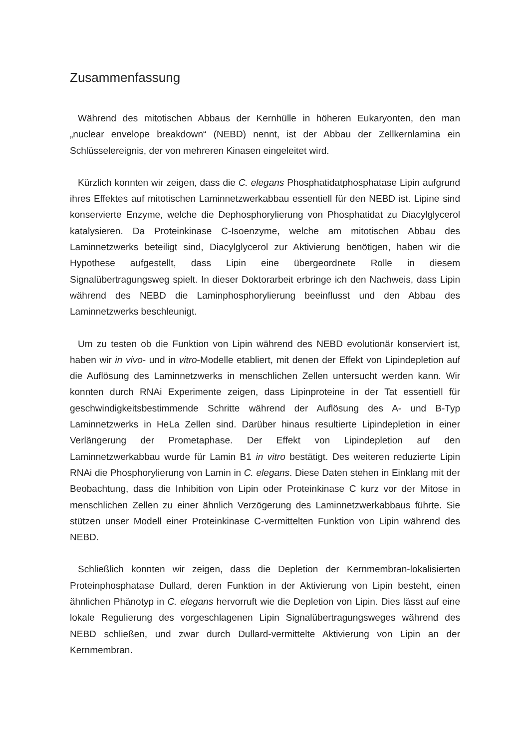Zusammenfassung
Während des mitotischen Abbaus der Kernhülle in höheren Eukaryonten, den man „nuclear envelope breakdown“ (NEBD) nennt, ist der Abbau der Zellkernlamina ein Schlüsselereignis, der von mehreren Kinasen eingeleitet wird.
Kürzlich konnten wir zeigen, dass die C. elegans Phosphatidatphosphatase Lipin aufgrund ihres Effektes auf mitotischen Laminnetzwerkabbau essentiell für den NEBD ist. Lipine sind konservierte Enzyme, welche die Dephosphorylierung von Phosphatidat zu Diacylglycerol katalysieren. Da Proteinkinase C-Isoenzyme, welche am mitotischen Abbau des Laminnetzwerks beteiligt sind, Diacylglycerol zur Aktivierung benötigen, haben wir die Hypothese aufgestellt, dass Lipin eine übergeordnete Rolle in diesem Signalübertragungsweg spielt. In dieser Doktorarbeit erbringe ich den Nachweis, dass Lipin während des NEBD die Laminphosphorylierung beeinflusst und den Abbau des Laminnetzwerks beschleunigt.
Um zu testen ob die Funktion von Lipin während des NEBD evolutionär konserviert ist, haben wir in vivo- und in vitro-Modelle etabliert, mit denen der Effekt von Lipindepletion auf die Auflösung des Laminnetzwerks in menschlichen Zellen untersucht werden kann. Wir konnten durch RNAi Experimente zeigen, dass Lipinproteine in der Tat essentiell für geschwindigkeitsbestimmende Schritte während der Auflösung des A- und B-Typ Laminnetzwerks in HeLa Zellen sind. Darüber hinaus resultierte Lipindepletion in einer Verlängerung der Prometaphase. Der Effekt von Lipindepletion auf den Laminnetzwerkabbau wurde für Lamin B1 in vitro bestätigt. Des weiteren reduzierte Lipin RNAi die Phosphorylierung von Lamin in C. elegans. Diese Daten stehen in Einklang mit der Beobachtung, dass die Inhibition von Lipin oder Proteinkinase C kurz vor der Mitose in menschlichen Zellen zu einer ähnlich Verzögerung des Laminnetzwerkabbaus führte. Sie stützen unser Modell einer Proteinkinase C-vermittelten Funktion von Lipin während des NEBD.
Schließlich konnten wir zeigen, dass die Depletion der Kernmembran-lokalisierten Proteinphosphatase Dullard, deren Funktion in der Aktivierung von Lipin besteht, einen ähnlichen Phänotyp in C. elegans hervorruft wie die Depletion von Lipin. Dies lässt auf eine lokale Regulierung des vorgeschlagenen Lipin Signalübertragungsweges während des NEBD schließen, und zwar durch Dullard-vermittelte Aktivierung von Lipin an der Kernmembran.